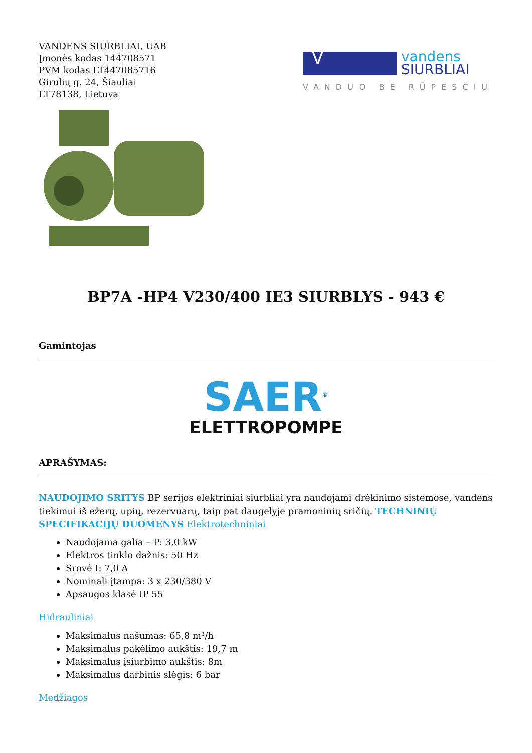VANDENS SIURBLIAI, UAB
Įmonės kodas 144708571
PVM kodas LT447085716
Girulių g. 24, Šiauliai
LT78138, Lietuva
V
vandens
SIURBLIAI
VANDUO BE RŪPESČIŲ
BP7A -HP4 V230/400 IE3 SIURBLYS - 943 €
Gamintojas
SAER<sup>®</sup>
ELETTROPOMPE
APRAŠYMAS:
NAUDOJIMO SRITYS BP serijos elektriniai siurbliai yra naudojami drėkinimo sistemose, vandens tiekimui iš ežerų, upių, rezervuarų, taip pat daugelyje pramoninių sričių. TECHNINIŲ SPECIFIKACIJŲ DUOMENYS Elektrotechniniai
Naudojama galia – P: 3,0 kW
Elektros tinklo dažnis: 50 Hz
Srovė I: 7,0 A
Nominali įtampa: 3 x 230/380 V
Apsaugos klasė IP 55
Hidrauliniai
Maksimalus našumas: 65,8 m³/h
Maksimalus pakėlimo aukštis: 19,7 m
Maksimalus įsiurbimo aukštis: 8m
Maksimalus darbinis slėgis: 6 bar
Medžiagos